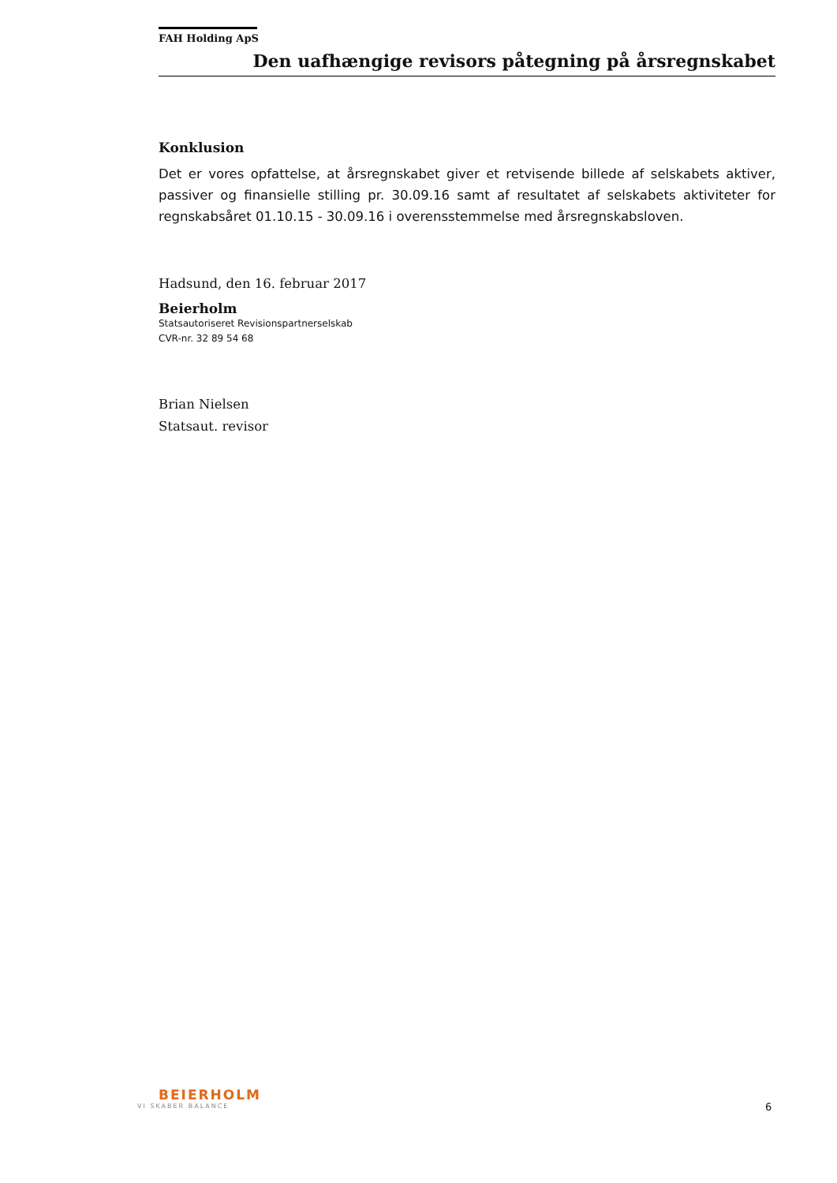FAH Holding ApS
Den uafhængige revisors påtegning på årsregnskabet
Konklusion
Det er vores opfattelse, at årsregnskabet giver et retvisende billede af selskabets aktiver, passiver og finansielle stilling pr. 30.09.16 samt af resultatet af selskabets aktiviteter for regnskabsåret 01.10.15 - 30.09.16 i overensstemmelse med årsregnskabsloven.
Hadsund, den 16. februar 2017
Beierholm
Statsautoriseret Revisionspartnerselskab
CVR-nr. 32 89 54 68
Brian Nielsen
Statsaut. revisor
BEIERHOLM
VI SKABER BALANCE
6